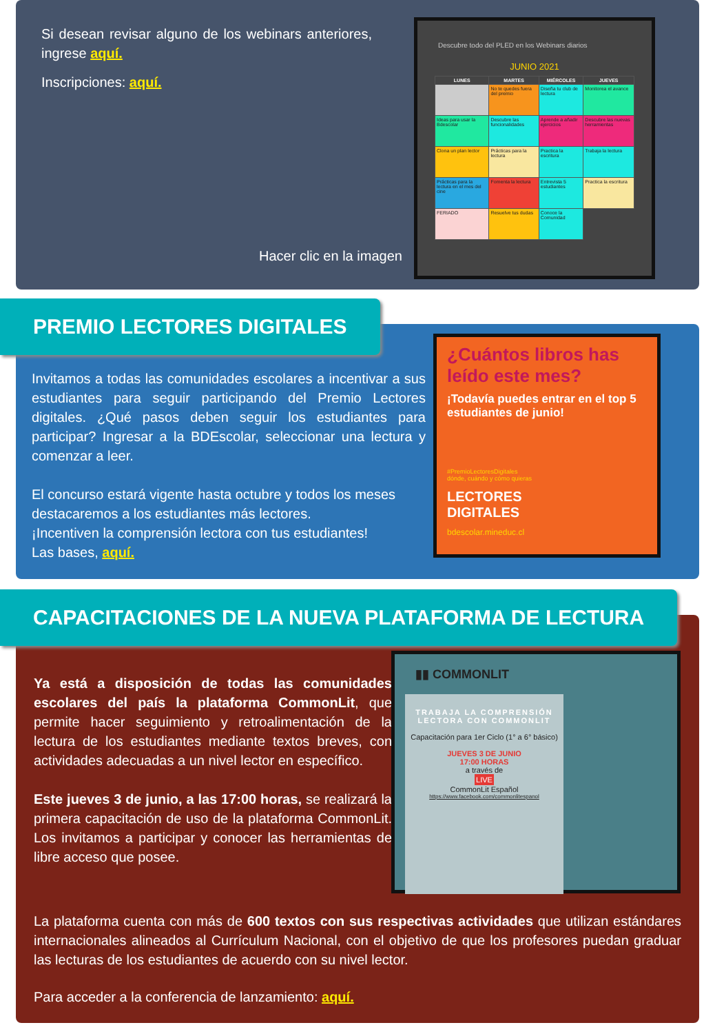Si desean revisar alguno de los webinars anteriores, ingrese aquí.
Inscripciones: aquí.
Hacer clic en la imagen
Descubre todo del PLED en los Webinars diarios
JUNIO 2021
| LUNES | MARTES | MIÉRCOLES | JUEVES |
| --- | --- | --- | --- |
| | No te quedes fuera del premio | Diseña tu club de lectura | Monitorea el avance |
| Ideas para usar la Bdescolar | Descubre las funcionalidades | Aprende a añadir ejercicios | Descubre las nuevas herramientas |
| Clona un plan lector | Prácticas para la lectura | Practica la escritura | Trabaja la lectura |
| Prácticas para la lectura en el mes del cine | Fomenta la lectura | Entrevista 5 estudiantes | Practica la escritura |
| FERIADO | Resuelve tus dudas | Conoce la Comunidad | |
Invitamos a todas las comunidades escolares a incentivar a sus estudiantes para seguir participando del Premio Lectores digitales. ¿Qué pasos deben seguir los estudiantes para participar? Ingresar a la BDEscolar, seleccionar una lectura y comenzar a leer.
El concurso estará vigente hasta octubre y todos los meses destacaremos a los estudiantes más lectores.
¡Incentiven la comprensión lectora con tus estudiantes!
Las bases, aquí.
¿Cuántos libros has leído este mes?
¡Todavía puedes entrar en el top 5 estudiantes de junio!
#PremioLectoresDigitales
dónde, cuándo y cómo quieras
LECTORES
DIGITALES
bdescolar.mineduc.cl
PREMIO LECTORES DIGITALES
Ya está a disposición de todas las comunidades escolares del país la plataforma CommonLit, que permite hacer seguimiento y retroalimentación de la lectura de los estudiantes mediante textos breves, con actividades adecuadas a un nivel lector en específico.
Este jueves 3 de junio, a las 17:00 horas, se realizará la primera capacitación de uso de la plataforma CommonLit. Los invitamos a participar y conocer las herramientas de libre acceso que posee.
▮▮ COMMONLIT
TRABAJA LA COMPRENSIÓN LECTORA CON COMMONLIT
Capacitación para 1er Ciclo (1° a 6° básico)
JUEVES 3 DE JUNIO
17:00 HORAS
a través de
LIVE
CommonLit Español
https://www.facebook.com/commonlitespanol
La plataforma cuenta con más de 600 textos con sus respectivas actividades que utilizan estándares internacionales alineados al Currículum Nacional, con el objetivo de que los profesores puedan graduar las lecturas de los estudiantes de acuerdo con su nivel lector.
Para acceder a la conferencia de lanzamiento: aquí.
CAPACITACIONES DE LA NUEVA PLATAFORMA DE LECTURA